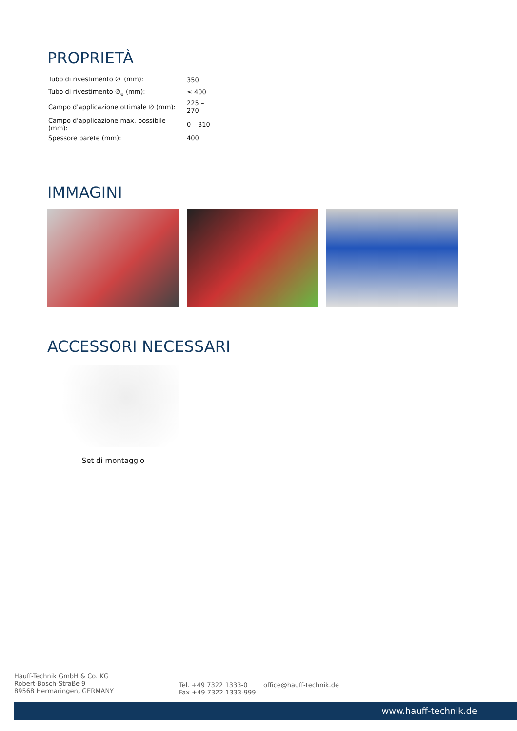PROPRIETÀ
| Tubo di rivestimento ∅<sub>i</sub> (mm): | 350 |
| Tubo di rivestimento ∅<sub>e</sub> (mm): | ≤ 400 |
| Campo d'applicazione ottimale ∅ (mm): | 225 – 270 |
| Campo d'applicazione max. possibile (mm): | 0 – 310 |
| Spessore parete (mm): | 400 |
IMMAGINI
ACCESSORI NECESSARI
Set di montaggio
Hauff-Technik GmbH & Co. KG
Robert-Bosch-Straße 9
89568 Hermaringen, GERMANY
Tel. +49 7322 1333-0
Fax +49 7322 1333-999
office@hauff-technik.de
www.hauff-technik.de